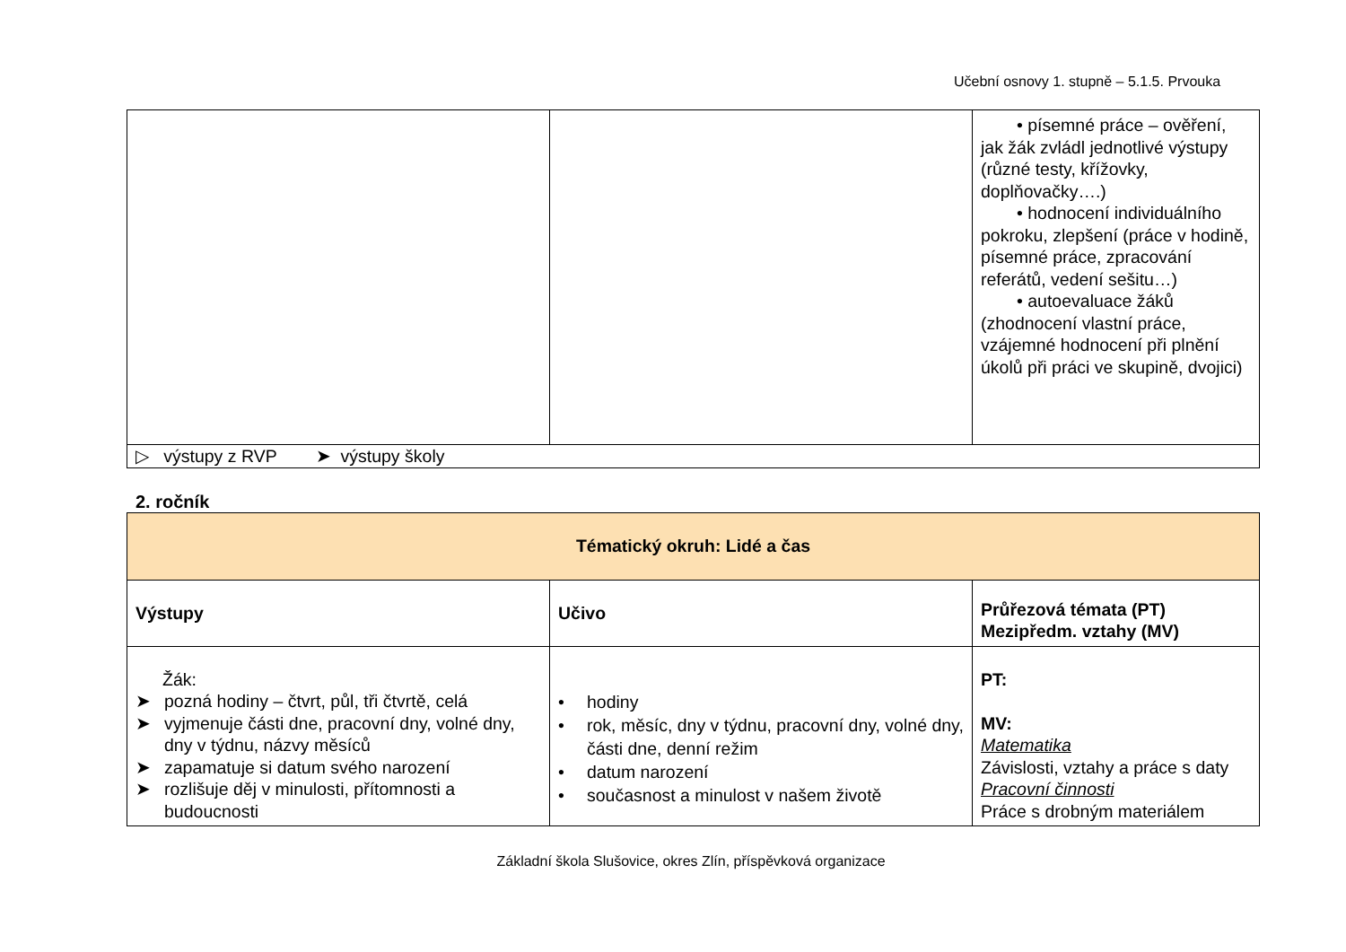Učební osnovy 1. stupně – 5.1.5. Prvouka
| | | • písemné práce – ověření, jak žák zvládl jednotlivé výstupy (různé testy, křížovky, doplňovačky….) • hodnocení individuálního pokroku, zlepšení (práce v hodině, písemné práce, zpracování referátů, vedení sešitu…) • autoevaluace žáků (zhodnocení vlastní práce, vzájemné hodnocení při plnění úkolů při práci ve skupině, dvojici) |
| ▷ výstupy z RVP ➤ výstupy školy | | |
2. ročník
| Tématický okruh: Lidé a čas | | |
| Výstupy | Učivo | Průřezová témata (PT) Mezipředm. vztahy (MV) |
| Žák: ➤ pozná hodiny – čtvrt, půl, tři čtvrtě, celá ➤ vyjmenuje části dne, pracovní dny, volné dny, dny v týdnu, názvy měsíců ➤ zapamatuje si datum svého narození ➤ rozlišuje děj v minulosti, přítomnosti a budoucnosti | • hodiny • rok, měsíc, dny v týdnu, pracovní dny, volné dny, části dne, denní režim • datum narození • současnost a minulost v našem životě | PT: MV: Matematika Závislosti, vztahy a práce s daty Pracovní činnosti Práce s drobným materiálem |
Základní škola Slušovice, okres Zlín, příspěvková organizace